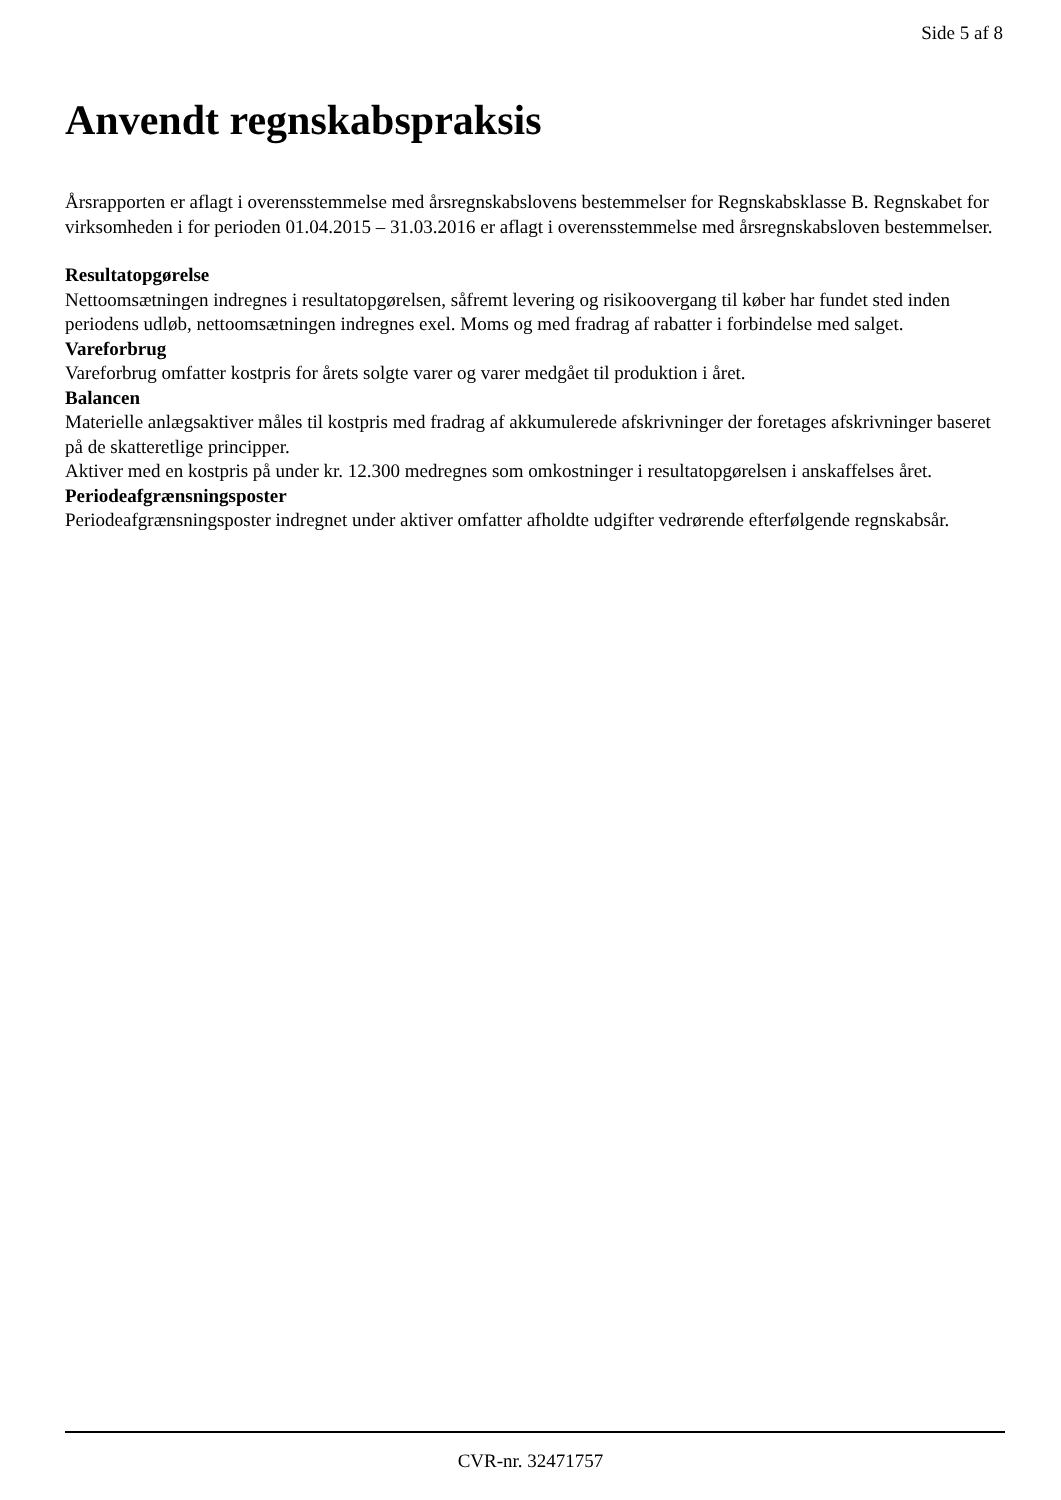Side 5 af 8
Anvendt regnskabspraksis
Årsrapporten er aflagt i overensstemmelse med årsregnskabslovens bestemmelser for Regnskabsklasse B. Regnskabet for virksomheden i for perioden 01.04.2015 – 31.03.2016 er aflagt i overensstemmelse med årsregnskabsloven bestemmelser.
Resultatopgørelse
Nettoomsætningen indregnes i resultatopgørelsen, såfremt levering og risikoovergang til køber har fundet sted inden periodens udløb, nettoomsætningen indregnes exel. Moms og med fradrag af rabatter i forbindelse med salget.
Vareforbrug
Vareforbrug omfatter kostpris for årets solgte varer og varer medgået til produktion i året.
Balancen
Materielle anlægsaktiver måles til kostpris med fradrag af akkumulerede afskrivninger der foretages afskrivninger baseret på de skatteretlige principper.
Aktiver med en kostpris på under kr. 12.300 medregnes som omkostninger i resultatopgørelsen i anskaffelses året.
Periodeafgrænsningsposter
Periodeafgrænsningsposter indregnet under aktiver omfatter afholdte udgifter vedrørende efterfølgende regnskabsår.
CVR-nr. 32471757